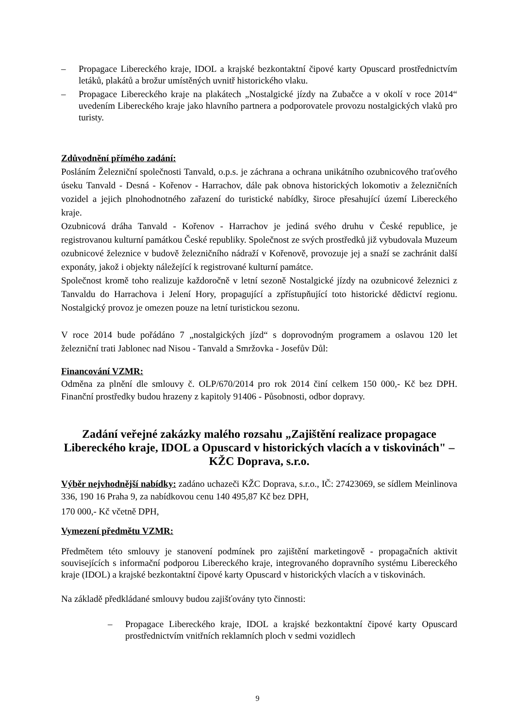– Propagace Libereckého kraje, IDOL a krajské bezkontaktní čipové karty Opuscard prostřednictvím letáků, plakátů a brožur umístěných uvnitř historického vlaku.
– Propagace Libereckého kraje na plakátech „Nostalgické jízdy na Zubačce a v okolí v roce 2014“ uvedením Libereckého kraje jako hlavního partnera a podporovatele provozu nostalgických vlaků pro turisty.
Zdůvodnění přímého zadání:
Posláním Železniční společnosti Tanvald, o.p.s. je záchrana a ochrana unikátního ozubnicového traťového úseku Tanvald - Desná - Kořenov - Harrachov, dále pak obnova historických lokomotiv a železničních vozidel a jejich plnohodnotného zařazení do turistické nabídky, široce přesahující území Libereckého kraje.
Ozubnicová dráha Tanvald - Kořenov - Harrachov je jediná svého druhu v České republice, je registrovanou kulturní památkou České republiky. Společnost ze svých prostředků již vybudovala Muzeum ozubnicové železnice v budově železničního nádraží v Kořenově, provozuje jej a snaží se zachránit další exponáty, jakož i objekty náležející k registrované kulturní památce.
Společnost kromě toho realizuje každoročně v letní sezoně Nostalgické jízdy na ozubnicové železnici z Tanvaldu do Harrachova i Jelení Hory, propagující a zpřístupňující toto historické dědictví regionu. Nostalgický provoz je omezen pouze na letní turistickou sezonu.
V roce 2014 bude pořádáno 7 „nostalgických jízd“ s doprovodným programem a oslavou 120 let železniční trati Jablonec nad Nisou - Tanvald a Smržovka - Josefův Důl:
Financování VZMR:
Odměna za plnění dle smlouvy č. OLP/670/2014 pro rok 2014 činí celkem 150 000,- Kč bez DPH. Finanční prostředky budou hrazeny z kapitoly 91406 - Působnosti, odbor dopravy.
Zadání veřejné zakázky malého rozsahu „Zajištění realizace propagace Libereckého kraje, IDOL a Opuscard v historických vlacích a v tiskovinách" – KŽC Doprava, s.r.o.
Výběr nejvhodnější nabídky: zadáno uchazeči KŽC Doprava, s.r.o., IČ: 27423069, se sídlem Meinlinova 336, 190 16 Praha 9, za nabídkovou cenu 140 495,87 Kč bez DPH,
170 000,- Kč včetně DPH,
Vymezení předmětu VZMR:
Předmětem této smlouvy je stanovení podmínek pro zajištění marketingově - propagačních aktivit souvisejících s informační podporou Libereckého kraje, integrovaného dopravního systému Libereckého kraje (IDOL) a krajské bezkontaktní čipové karty Opuscard v historických vlacích a v tiskovinách.
Na základě předkládané smlouvy budou zajišťovány tyto činnosti:
– Propagace Libereckého kraje, IDOL a krajské bezkontaktní čipové karty Opuscard prostřednictvím vnitřních reklamních ploch v sedmi vozidlech
9